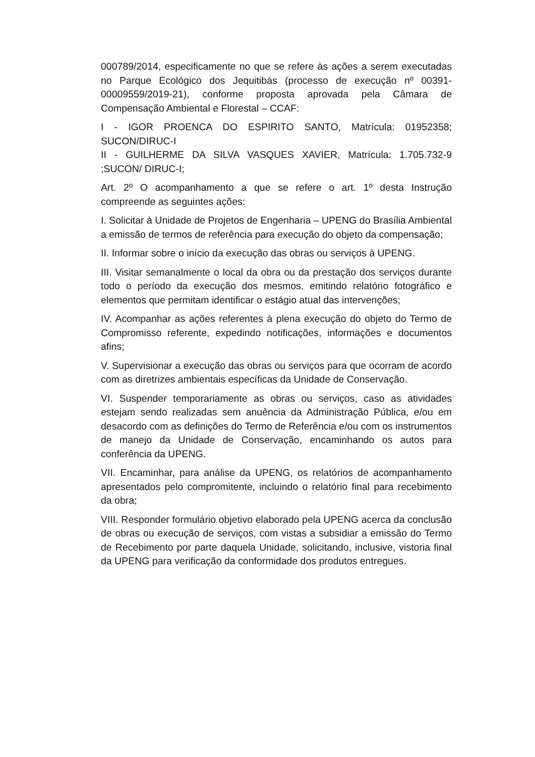000789/2014, especificamente no que se refere às ações a serem executadas no Parque Ecológico dos Jequitibás (processo de execução nº 00391-00009559/2019-21), conforme proposta aprovada pela Câmara de Compensação Ambiental e Florestal – CCAF:
I - IGOR PROENCA DO ESPIRITO SANTO, Matrícula: 01952358; SUCON/DIRUC-I
II - GUILHERME DA SILVA VASQUES XAVIER, Matrícula: 1.705.732-9 ;SUCON/ DIRUC-I;
Art. 2º O acompanhamento a que se refere o art. 1º desta Instrução compreende as seguintes ações:
I. Solicitar à Unidade de Projetos de Engenharia – UPENG do Brasília Ambiental a emissão de termos de referência para execução do objeto da compensação;
II. Informar sobre o início da execução das obras ou serviços à UPENG.
III. Visitar semanalmente o local da obra ou da prestação dos serviços durante todo o período da execução dos mesmos, emitindo relatório fotográfico e elementos que permitam identificar o estágio atual das intervenções;
IV. Acompanhar as ações referentes à plena execução do objeto do Termo de Compromisso referente, expedindo notificações, informações e documentos afins;
V. Supervisionar a execução das obras ou serviços para que ocorram de acordo com as diretrizes ambientais específicas da Unidade de Conservação.
VI. Suspender temporariamente as obras ou serviços, caso as atividades estejam sendo realizadas sem anuência da Administração Pública, e/ou em desacordo com as definições do Termo de Referência e/ou com os instrumentos de manejo da Unidade de Conservação, encaminhando os autos para conferência da UPENG.
VII. Encaminhar, para análise da UPENG, os relatórios de acompanhamento apresentados pelo compromitente, incluindo o relatório final para recebimento da obra;
VIII. Responder formulário objetivo elaborado pela UPENG acerca da conclusão de obras ou execução de serviços, com vistas a subsidiar a emissão do Termo de Recebimento por parte daquela Unidade, solicitando, inclusive, vistoria final da UPENG para verificação da conformidade dos produtos entregues.